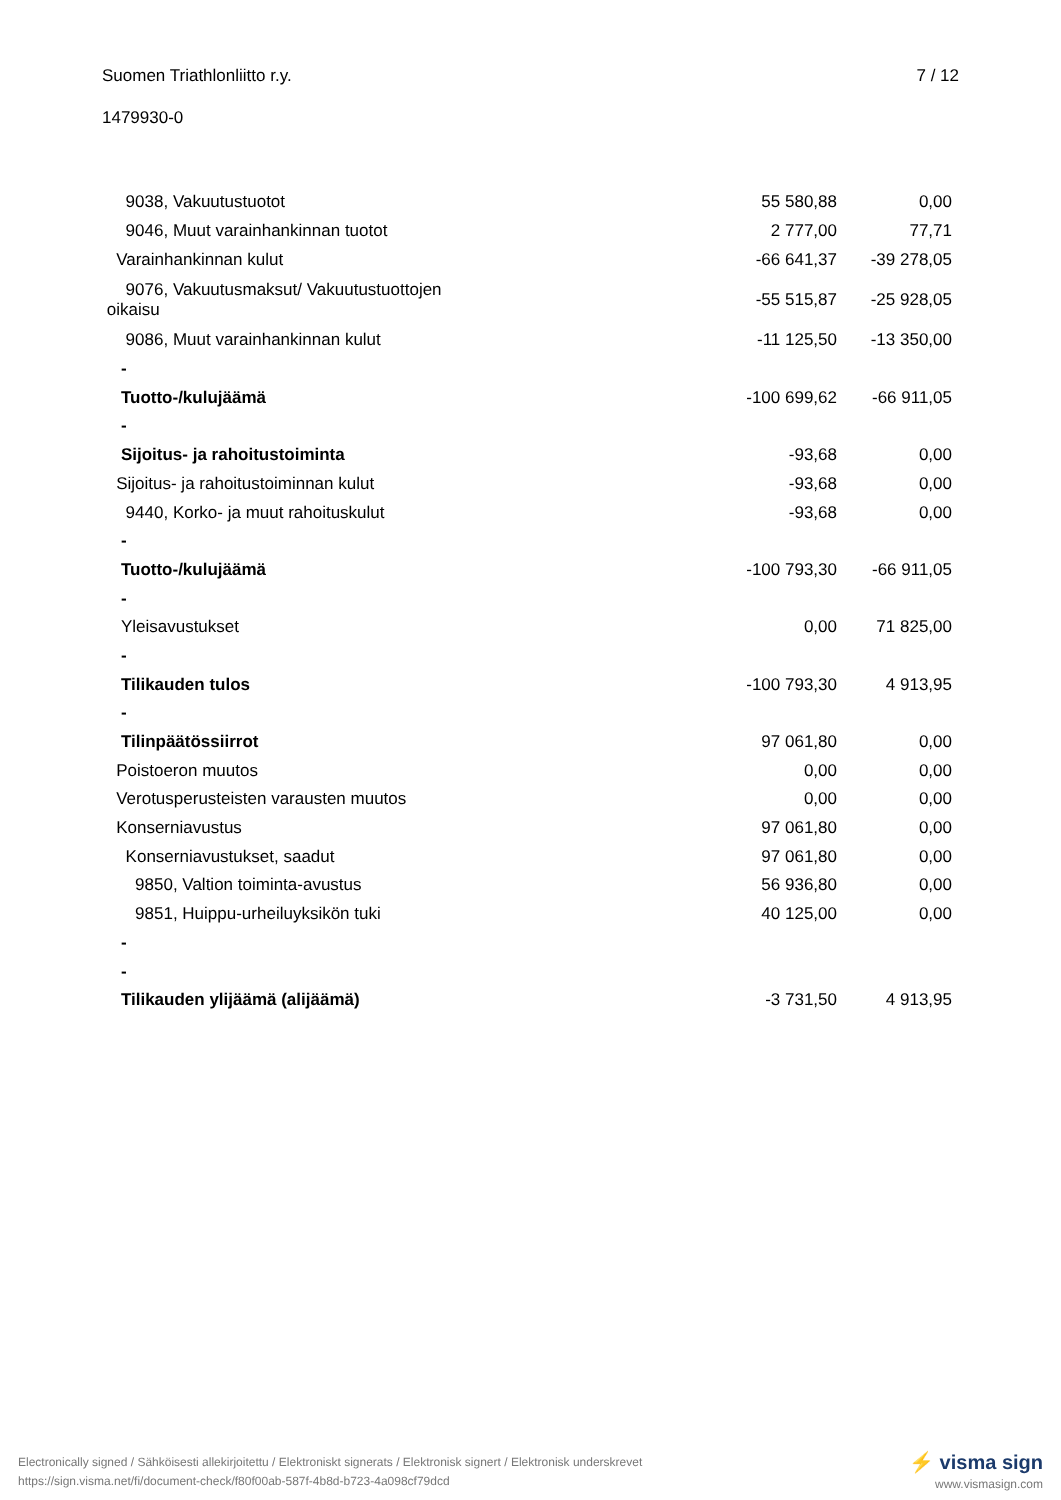Suomen Triathlonliitto r.y. 7 / 12
1479930-0
| 9038, Vakuutustuotot | 55 580,88 | 0,00 |
| 9046, Muut varainhankinnan tuotot | 2 777,00 | 77,71 |
| Varainhankinnan kulut | -66 641,37 | -39 278,05 |
| 9076, Vakuutusmaksut/ Vakuutustuottojen oikaisu | -55 515,87 | -25 928,05 |
| 9086, Muut varainhankinnan kulut | -11 125,50 | -13 350,00 |
| - | | |
| Tuotto-/kulujäämä | -100 699,62 | -66 911,05 |
| - | | |
| Sijoitus- ja rahoitustoiminta | -93,68 | 0,00 |
| Sijoitus- ja rahoitustoiminnan kulut | -93,68 | 0,00 |
| 9440, Korko- ja muut rahoituskulut | -93,68 | 0,00 |
| - | | |
| Tuotto-/kulujäämä | -100 793,30 | -66 911,05 |
| - | | |
| Yleisavustukset | 0,00 | 71 825,00 |
| - | | |
| Tilikauden tulos | -100 793,30 | 4 913,95 |
| - | | |
| Tilinpäätössiirrot | 97 061,80 | 0,00 |
| Poistoeron muutos | 0,00 | 0,00 |
| Verotusperusteisten varausten muutos | 0,00 | 0,00 |
| Konserniavustus | 97 061,80 | 0,00 |
| Konserniavustukset, saadut | 97 061,80 | 0,00 |
| 9850, Valtion toiminta-avustus | 56 936,80 | 0,00 |
| 9851, Huippu-urheiluyksikön tuki | 40 125,00 | 0,00 |
| - | | |
| - | | |
| Tilikauden ylijäämä (alijäämä) | -3 731,50 | 4 913,95 |
⚡ visma sign
www.vismasign.com
Electronically signed / Sähköisesti allekirjoitettu / Elektroniskt signerats / Elektronisk signert / Elektronisk underskrevet
https://sign.visma.net/fi/document-check/f80f00ab-587f-4b8d-b723-4a098cf79dcd